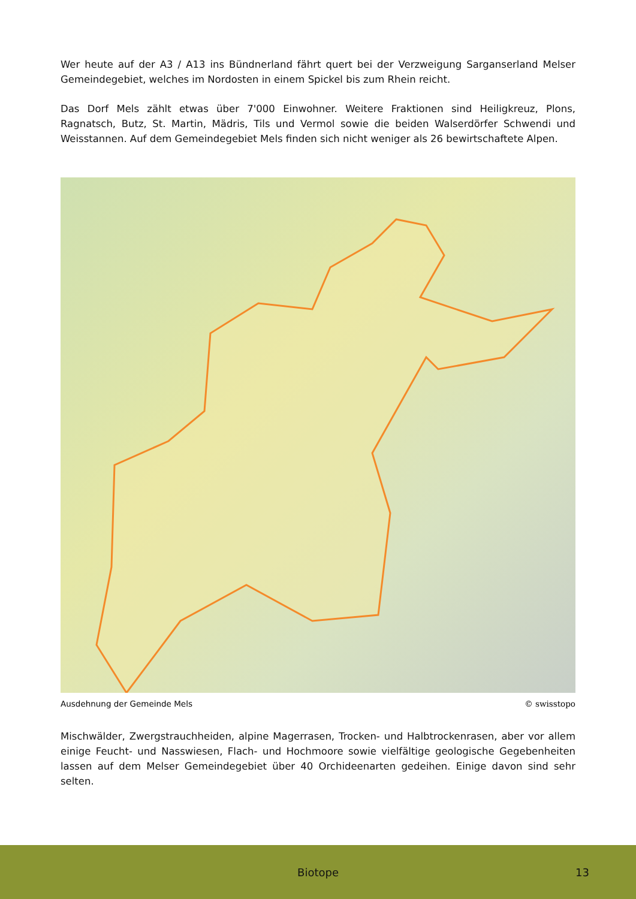Wer heute auf der A3 / A13 ins Bündnerland fährt quert bei der Verzweigung Sarganserland Melser Gemeindegebiet, welches im Nordosten in einem Spickel bis zum Rhein reicht.
Das Dorf Mels zählt etwas über 7'000 Einwohner. Weitere Fraktionen sind Heiligkreuz, Plons, Ragnatsch, Butz, St. Martin, Mädris, Tils und Vermol sowie die beiden Walserdörfer Schwendi und Weisstannen. Auf dem Gemeindegebiet Mels finden sich nicht weniger als 26 bewirtschaftete Alpen.
Ausdehnung der Gemeinde Mels © swisstopo
Mischwälder, Zwergstrauchheiden, alpine Magerrasen, Trocken- und Halbtrockenrasen, aber vor allem einige Feucht- und Nasswiesen, Flach- und Hochmoore sowie vielfältige geologische Gegebenheiten lassen auf dem Melser Gemeindegebiet über 40 Orchideenarten gedeihen. Einige davon sind sehr selten.
Biotope 13